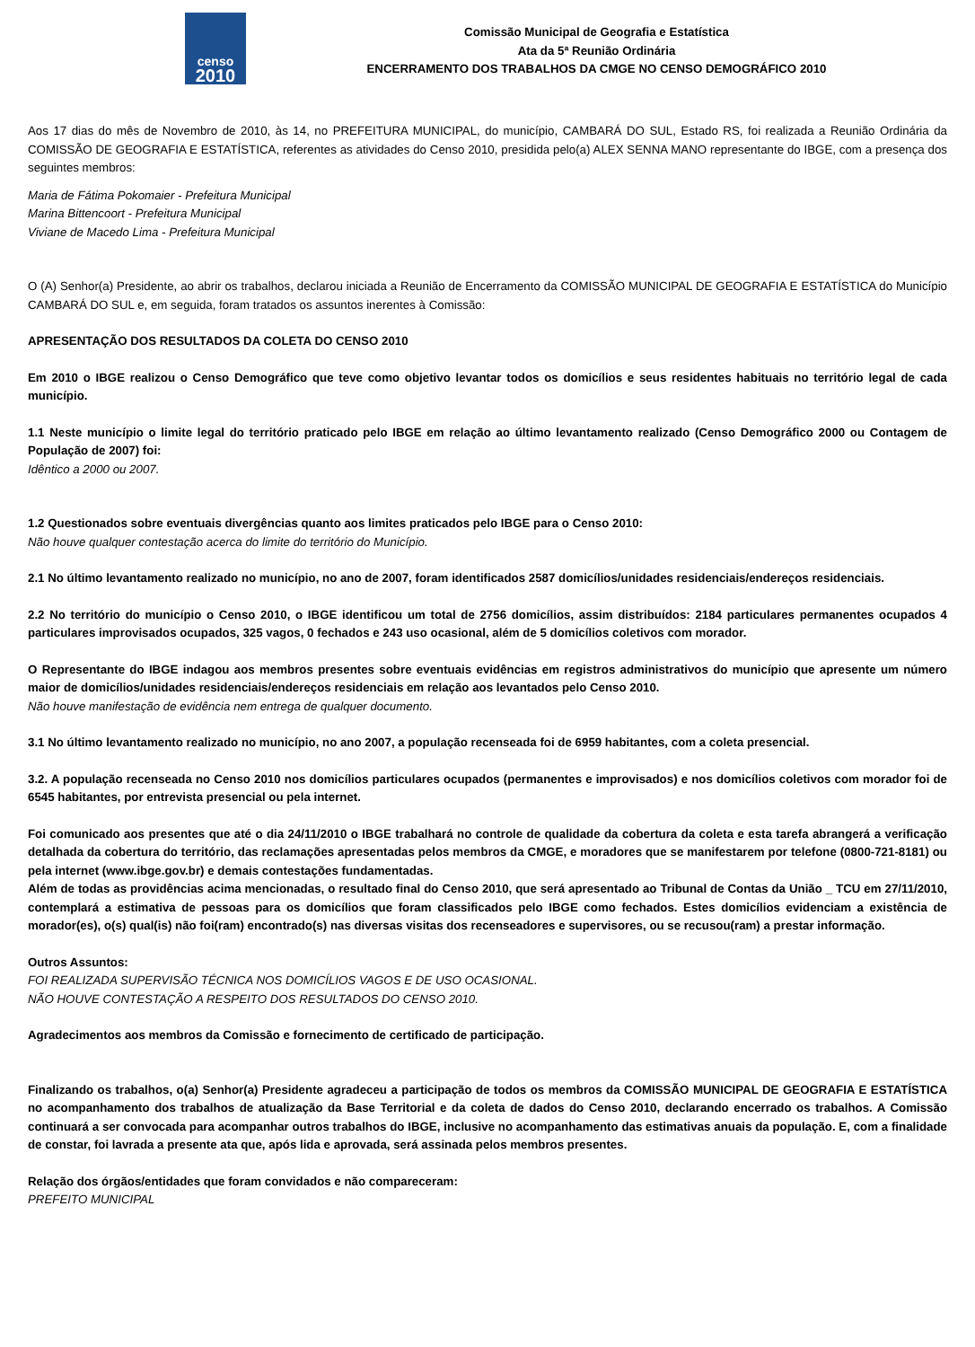censo
2010
Comissão Municipal de Geografia e Estatística
Ata da 5ª Reunião Ordinária
ENCERRAMENTO DOS TRABALHOS DA CMGE NO CENSO DEMOGRÁFICO 2010
Aos 17 dias do mês de Novembro de 2010, às 14, no PREFEITURA MUNICIPAL, do município, CAMBARÁ DO SUL, Estado RS, foi realizada a Reunião Ordinária da COMISSÃO DE GEOGRAFIA E ESTATÍSTICA, referentes as atividades do Censo 2010, presidida pelo(a) ALEX SENNA MANO representante do IBGE, com a presença dos seguintes membros:
Maria de Fátima Pokomaier - Prefeitura Municipal
Marina Bittencoort - Prefeitura Municipal
Viviane de Macedo Lima - Prefeitura Municipal
O (A) Senhor(a) Presidente, ao abrir os trabalhos, declarou iniciada a Reunião de Encerramento da COMISSÃO MUNICIPAL DE GEOGRAFIA E ESTATÍSTICA do Município CAMBARÁ DO SUL e, em seguida, foram tratados os assuntos inerentes à Comissão:
APRESENTAÇÃO DOS RESULTADOS DA COLETA DO CENSO 2010
Em 2010 o IBGE realizou o Censo Demográfico que teve como objetivo levantar todos os domicílios e seus residentes habituais no território legal de cada município.
1.1 Neste município o limite legal do território praticado pelo IBGE em relação ao último levantamento realizado (Censo Demográfico 2000 ou Contagem de População de 2007) foi:
Idêntico a 2000 ou 2007.
1.2 Questionados sobre eventuais divergências quanto aos limites praticados pelo IBGE para o Censo 2010:
Não houve qualquer contestação acerca do limite do território do Município.
2.1 No último levantamento realizado no município, no ano de 2007, foram identificados 2587 domicílios/unidades residenciais/endereços residenciais.
2.2 No território do município o Censo 2010, o IBGE identificou um total de 2756 domicílios, assim distribuídos: 2184 particulares permanentes ocupados 4 particulares improvisados ocupados, 325 vagos, 0 fechados e 243 uso ocasional, além de 5 domicílios coletivos com morador.
O Representante do IBGE indagou aos membros presentes sobre eventuais evidências em registros administrativos do município que apresente um número maior de domicílios/unidades residenciais/endereços residenciais em relação aos levantados pelo Censo 2010.
Não houve manifestação de evidência nem entrega de qualquer documento.
3.1 No último levantamento realizado no município, no ano 2007, a população recenseada foi de 6959 habitantes, com a coleta presencial.
3.2. A população recenseada no Censo 2010 nos domicílios particulares ocupados (permanentes e improvisados) e nos domicílios coletivos com morador foi de 6545 habitantes, por entrevista presencial ou pela internet.
Foi comunicado aos presentes que até o dia 24/11/2010 o IBGE trabalhará no controle de qualidade da cobertura da coleta e esta tarefa abrangerá a verificação detalhada da cobertura do território, das reclamações apresentadas pelos membros da CMGE, e moradores que se manifestarem por telefone (0800-721-8181) ou pela internet (www.ibge.gov.br) e demais contestações fundamentadas.
Além de todas as providências acima mencionadas, o resultado final do Censo 2010, que será apresentado ao Tribunal de Contas da União _ TCU em 27/11/2010, contemplará a estimativa de pessoas para os domicílios que foram classificados pelo IBGE como fechados. Estes domicílios evidenciam a existência de morador(es), o(s) qual(is) não foi(ram) encontrado(s) nas diversas visitas dos recenseadores e supervisores, ou se recusou(ram) a prestar informação.
Outros Assuntos:
FOI REALIZADA SUPERVISÃO TÉCNICA NOS DOMICÍLIOS VAGOS E DE USO OCASIONAL.
NÃO HOUVE CONTESTAÇÃO A RESPEITO DOS RESULTADOS DO CENSO 2010.
Agradecimentos aos membros da Comissão e fornecimento de certificado de participação.
Finalizando os trabalhos, o(a) Senhor(a) Presidente agradeceu a participação de todos os membros da COMISSÃO MUNICIPAL DE GEOGRAFIA E ESTATÍSTICA no acompanhamento dos trabalhos de atualização da Base Territorial e da coleta de dados do Censo 2010, declarando encerrado os trabalhos. A Comissão continuará a ser convocada para acompanhar outros trabalhos do IBGE, inclusive no acompanhamento das estimativas anuais da população. E, com a finalidade de constar, foi lavrada a presente ata que, após lida e aprovada, será assinada pelos membros presentes.
Relação dos órgãos/entidades que foram convidados e não compareceram:
PREFEITO MUNICIPAL